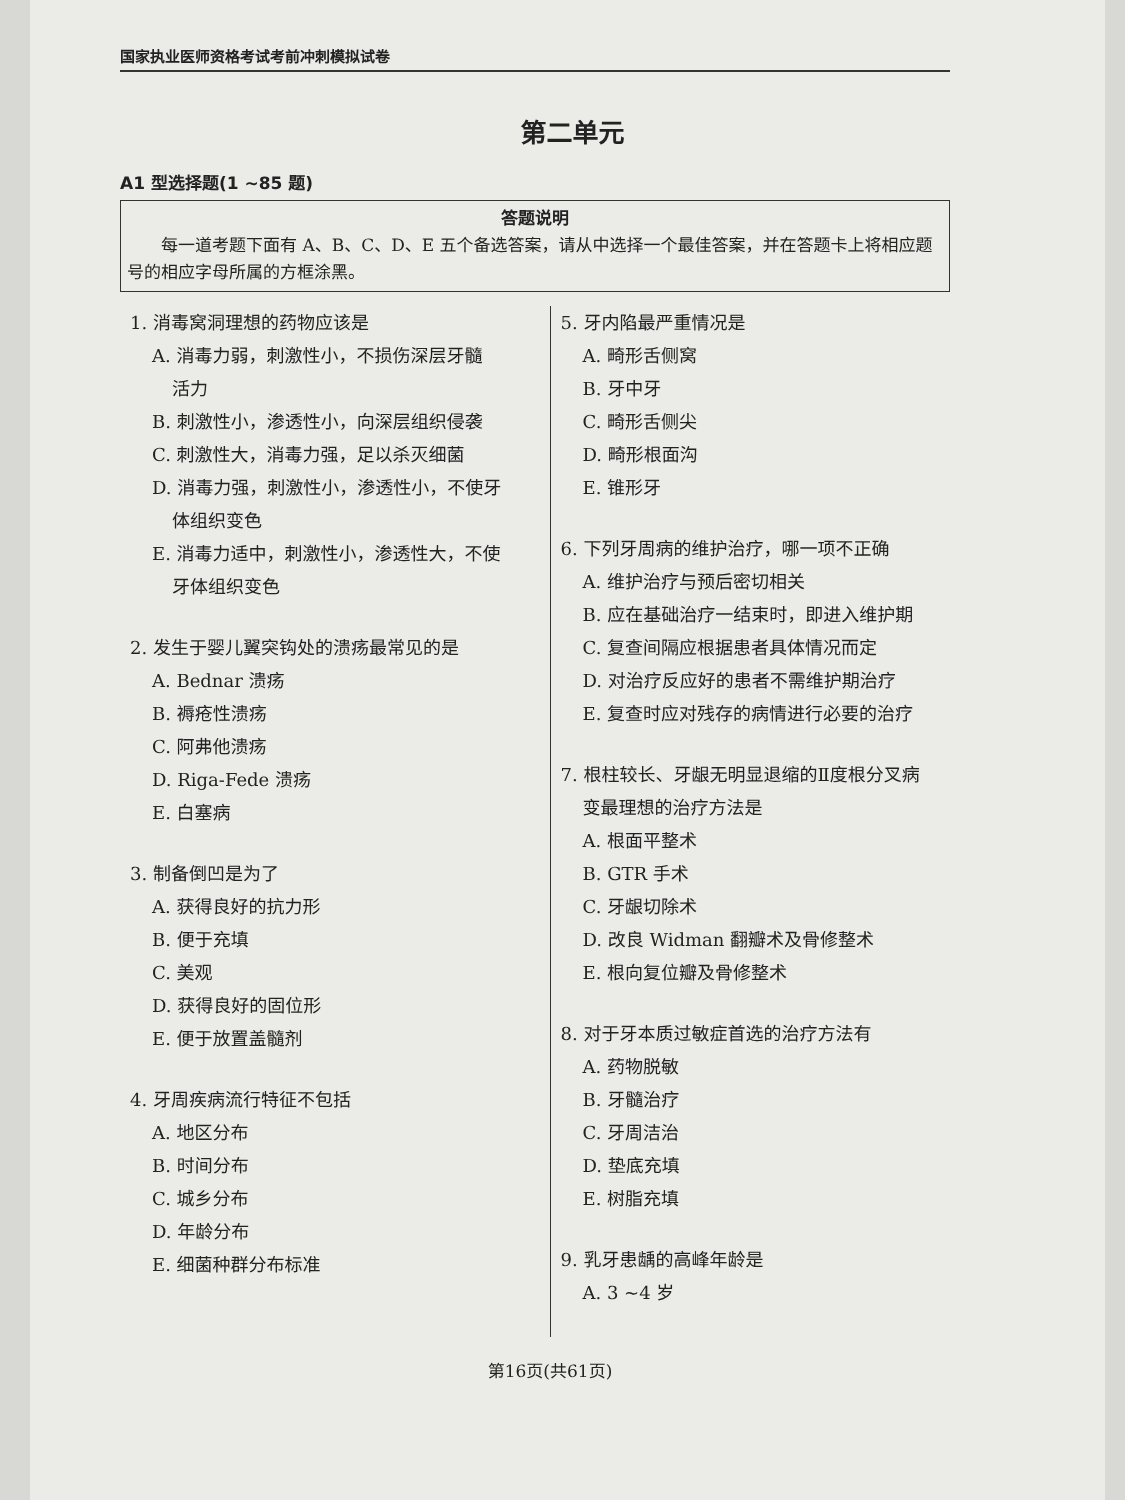国家执业医师资格考试考前冲刺模拟试卷
第二单元
A1 型选择题(1 ~85 题)
答题说明
　　每一道考题下面有 A、B、C、D、E 五个备选答案，请从中选择一个最佳答案，并在答题卡上将相应题号的相应字母所属的方框涂黑。
1. 消毒窝洞理想的药物应该是
A. 消毒力弱，刺激性小，不损伤深层牙髓
活力
B. 刺激性小，渗透性小，向深层组织侵袭
C. 刺激性大，消毒力强，足以杀灭细菌
D. 消毒力强，刺激性小，渗透性小，不使牙
体组织变色
E. 消毒力适中，刺激性小，渗透性大，不使
牙体组织变色
2. 发生于婴儿翼突钩处的溃疡最常见的是
A. Bednar 溃疡
B. 褥疮性溃疡
C. 阿弗他溃疡
D. Riga-Fede 溃疡
E. 白塞病
3. 制备倒凹是为了
A. 获得良好的抗力形
B. 便于充填
C. 美观
D. 获得良好的固位形
E. 便于放置盖髓剂
4. 牙周疾病流行特征不包括
A. 地区分布
B. 时间分布
C. 城乡分布
D. 年龄分布
E. 细菌种群分布标准
5. 牙内陷最严重情况是
A. 畸形舌侧窝
B. 牙中牙
C. 畸形舌侧尖
D. 畸形根面沟
E. 锥形牙
6. 下列牙周病的维护治疗，哪一项不正确
A. 维护治疗与预后密切相关
B. 应在基础治疗一结束时，即进入维护期
C. 复查间隔应根据患者具体情况而定
D. 对治疗反应好的患者不需维护期治疗
E. 复查时应对残存的病情进行必要的治疗
7. 根柱较长、牙龈无明显退缩的Ⅱ度根分叉病
变最理想的治疗方法是
A. 根面平整术
B. GTR 手术
C. 牙龈切除术
D. 改良 Widman 翻瓣术及骨修整术
E. 根向复位瓣及骨修整术
8. 对于牙本质过敏症首选的治疗方法有
A. 药物脱敏
B. 牙髓治疗
C. 牙周洁治
D. 垫底充填
E. 树脂充填
9. 乳牙患龋的高峰年龄是
A. 3 ~4 岁
第16页(共61页)